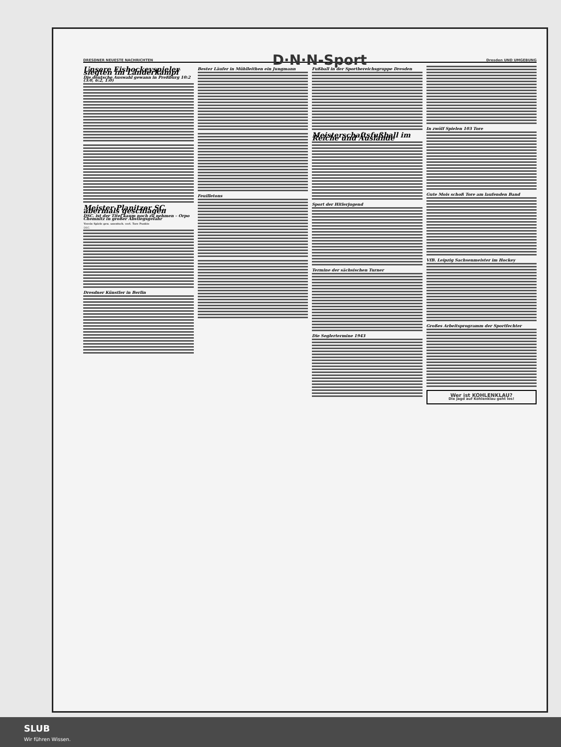DRESDNER NEUESTE NACHRICHTEN D·N·N-Sport Dresden UND UMGEBUNG
Unsere Eishockeyspieler siegten im Länderkampf
Die deutsche Auswahl gewann in Preßburg 10:2 (3:0, 6:2, 1:0)
Meister Planitzer SC. abermals geschlagen
DSC. ist der Titel kaum noch zu nehmen – Orpo Chemnitz in großer Abstiegsgefahr
| Verein | Spiele | gew. | unentsch. | verl. | Tore | Punkte |
| --- | --- | --- | --- | --- | --- | --- |
| DSC. | | | | | | |
Dresdner Künstler in Berlin
Bester Läufer in Mühlleithen ein Jungmann
Feuilletons
Fußball in der Sportbereichsgruppe Dresden
Meisterschaftsfußball im Reiche und Auslande
Sport der Hitlerjugend
Termine der sächsischen Turner
Die Seglertermine 1943
In zwölf Spielen 103 Tore
Gute Mois schoß Tore am laufenden Band
VfB. Leipzig Sachsenmeister im Hockey
Großes Arbeitsprogramm der Sportfechter
Wer ist KOHLENKLAU?
Die Jagd auf Kohlenklau geht los!
SLUB
Wir führen Wissen.